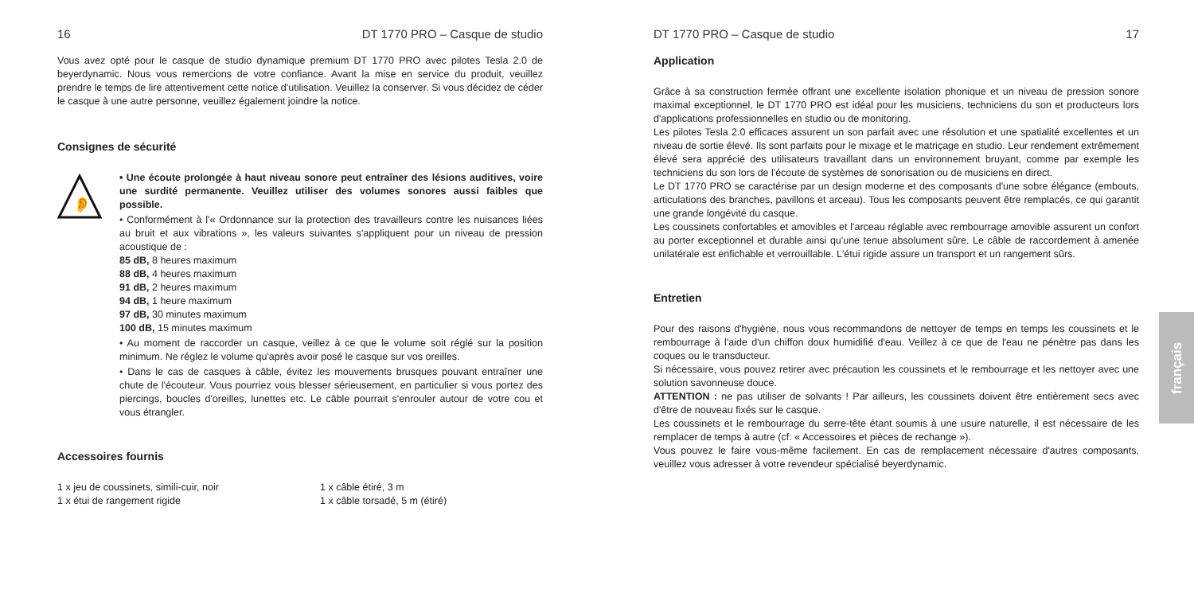16 DT 1770 PRO – Casque de studio
Vous avez opté pour le casque de studio dynamique premium DT 1770 PRO avec pilotes Tesla 2.0 de beyerdynamic. Nous vous remercions de votre confiance. Avant la mise en service du produit, veuillez prendre le temps de lire attentivement cette notice d'utilisation. Veuillez la conserver. Si vous décidez de céder le casque à une autre personne, veuillez également joindre la notice.
Consignes de sécurité
👂
• Une écoute prolongée à haut niveau sonore peut entraîner des lésions auditives, voire une surdité permanente. Veuillez utiliser des volumes sonores aussi faibles que possible.
• Conformément à l'« Ordonnance sur la protection des travailleurs contre les nuisances liées au bruit et aux vibrations », les valeurs suivantes s'appliquent pour un niveau de pression acoustique de :
85 dB, 8 heures maximum
88 dB, 4 heures maximum
91 dB, 2 heures maximum
94 dB, 1 heure maximum
97 dB, 30 minutes maximum
100 dB, 15 minutes maximum
• Au moment de raccorder un casque, veillez à ce que le volume soit réglé sur la position minimum. Ne réglez le volume qu'après avoir posé le casque sur vos oreilles.
• Dans le cas de casques à câble, évitez les mouvements brusques pouvant entraîner une chute de l'écouteur. Vous pourriez vous blesser sérieusement, en particulier si vous portez des piercings, boucles d'oreilles, lunettes etc. Le câble pourrait s'enrouler autour de votre cou et vous étrangler.
Accessoires fournis
1 x jeu de coussinets, simili-cuir, noir
1 x étui de rangement rigide
1 x câble étiré, 3 m
1 x câble torsadé, 5 m (étiré)
DT 1770 PRO – Casque de studio 17
Application
Grâce à sa construction fermée offrant une excellente isolation phonique et un niveau de pression sonore maximal exceptionnel, le DT 1770 PRO est idéal pour les musiciens, techniciens du son et producteurs lors d'applications professionnelles en studio ou de monitoring.
Les pilotes Tesla 2.0 efficaces assurent un son parfait avec une résolution et une spatialité excellentes et un niveau de sortie élevé. Ils sont parfaits pour le mixage et le matriçage en studio. Leur rendement extrêmement élevé sera apprécié des utilisateurs travaillant dans un environnement bruyant, comme par exemple les techniciens du son lors de l'écoute de systèmes de sonorisation ou de musiciens en direct.
Le DT 1770 PRO se caractérise par un design moderne et des composants d'une sobre élégance (embouts, articulations des branches, pavillons et arceau). Tous les composants peuvent être remplacés, ce qui garantit une grande longévité du casque.
Les coussinets confortables et amovibles et l'arceau réglable avec rembourrage amovible assurent un confort au porter exceptionnel et durable ainsi qu'une tenue absolument sûre. Le câble de raccordement à amenée unilatérale est enfichable et verrouillable. L'étui rigide assure un transport et un rangement sûrs.
Entretien
Pour des raisons d'hygiène, nous vous recommandons de nettoyer de temps en temps les coussinets et le rembourrage à l'aide d'un chiffon doux humidifié d'eau. Veillez à ce que de l'eau ne pénètre pas dans les coques ou le transducteur.
Si nécessaire, vous pouvez retirer avec précaution les coussinets et le rembourrage et les nettoyer avec une solution savonneuse douce.
ATTENTION : ne pas utiliser de solvants ! Par ailleurs, les coussinets doivent être entièrement secs avec d'être de nouveau fixés sur le casque.
Les coussinets et le rembourrage du serre-tête étant soumis à une usure naturelle, il est nécessaire de les remplacer de temps à autre (cf. « Accessoires et pièces de rechange »).
Vous pouvez le faire vous-même facilement. En cas de remplacement nécessaire d'autres composants, veuillez vous adresser à votre revendeur spécialisé beyerdynamic.
français